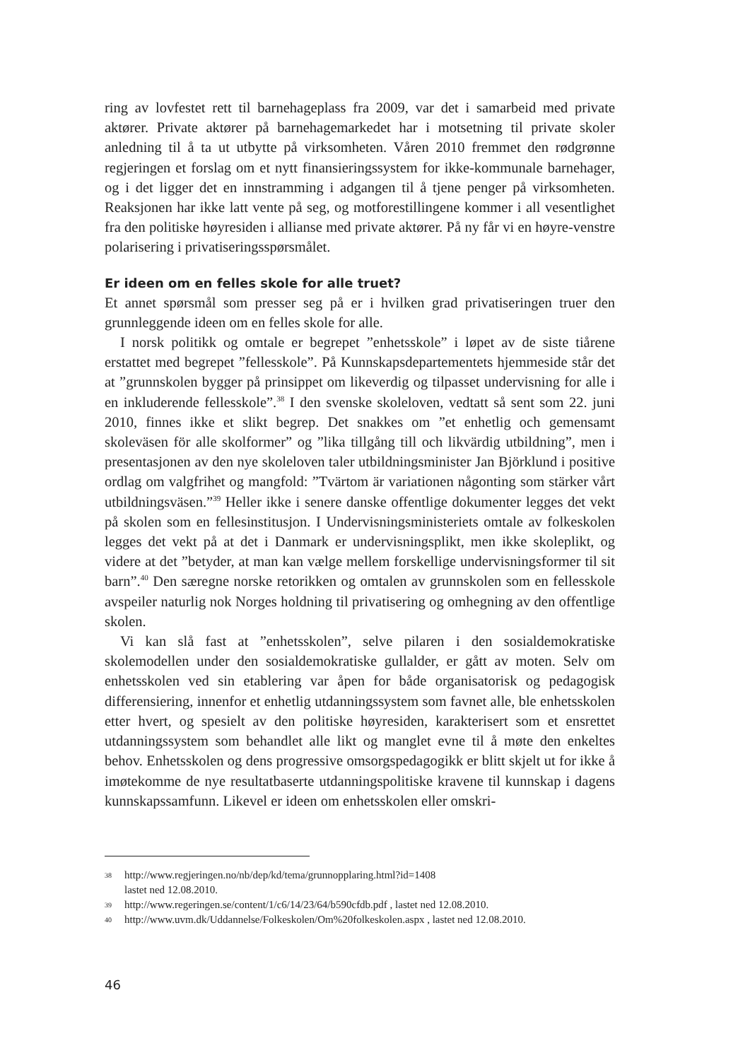ring av lovfestet rett til barnehageplass fra 2009, var det i samarbeid med private aktører. Private aktører på barnehagemarkedet har i motsetning til private skoler anledning til å ta ut utbytte på virksomheten. Våren 2010 fremmet den rødgrønne regjeringen et forslag om et nytt finansieringssystem for ikke-kommunale barnehager, og i det ligger det en innstramming i adgangen til å tjene penger på virksomheten. Reaksjonen har ikke latt vente på seg, og motforestillingene kommer i all vesentlighet fra den politiske høyresiden i allianse med private aktører. På ny får vi en høyre-venstre polarisering i privatiseringsspørsmålet.
Er ideen om en felles skole for alle truet?
Et annet spørsmål som presser seg på er i hvilken grad privatiseringen truer den grunnleggende ideen om en felles skole for alle.
I norsk politikk og omtale er begrepet ”enhetsskole” i løpet av de siste tiårene erstattet med begrepet ”fellesskole”. På Kunnskapsdepartementets hjemmeside står det at ”grunnskolen bygger på prinsippet om likeverdig og tilpasset undervisning for alle i en inkluderende fellesskole”.<sup>38</sup> I den svenske skoleloven, vedtatt så sent som 22. juni 2010, finnes ikke et slikt begrep. Det snakkes om ”et enhetlig och gemensamt skoleväsen för alle skolformer” og ”lika tillgång till och likvärdig utbildning”, men i presentasjonen av den nye skoleloven taler utbildningsminister Jan Björklund i positive ordlag om valgfrihet og mangfold: ”Tvärtom är variationen någonting som stärker vårt utbildningsväsen.”<sup>39</sup> Heller ikke i senere danske offentlige dokumenter legges det vekt på skolen som en fellesinstitusjon. I Undervisningsministeriets omtale av folkeskolen legges det vekt på at det i Danmark er undervisningsplikt, men ikke skoleplikt, og videre at det ”betyder, at man kan vælge mellem forskellige undervisningsformer til sit barn”.<sup>40</sup> Den særegne norske retorikken og omtalen av grunnskolen som en fellesskole avspeiler naturlig nok Norges holdning til privatisering og omhegning av den offentlige skolen.
Vi kan slå fast at ”enhetsskolen”, selve pilaren i den sosialdemokratiske skolemodellen under den sosialdemokratiske gullalder, er gått av moten. Selv om enhetsskolen ved sin etablering var åpen for både organisatorisk og pedagogisk differensiering, innenfor et enhetlig utdanningssystem som favnet alle, ble enhetsskolen etter hvert, og spesielt av den politiske høyresiden, karakterisert som et ensrettet utdanningssystem som behandlet alle likt og manglet evne til å møte den enkeltes behov. Enhetsskolen og dens progressive omsorgspedagogikk er blitt skjelt ut for ikke å imøtekomme de nye resultatbaserte utdanningspolitiske kravene til kunnskap i dagens kunnskapssamfunn. Likevel er ideen om enhetsskolen eller omskri-
38 http://www.regjeringen.no/nb/dep/kd/tema/grunnopplaring.html?id=1408
lastet ned 12.08.2010.
39 http://www.regeringen.se/content/1/c6/14/23/64/b590cfdb.pdf , lastet ned 12.08.2010.
40 http://www.uvm.dk/Uddannelse/Folkeskolen/Om%20folkeskolen.aspx , lastet ned 12.08.2010.
46